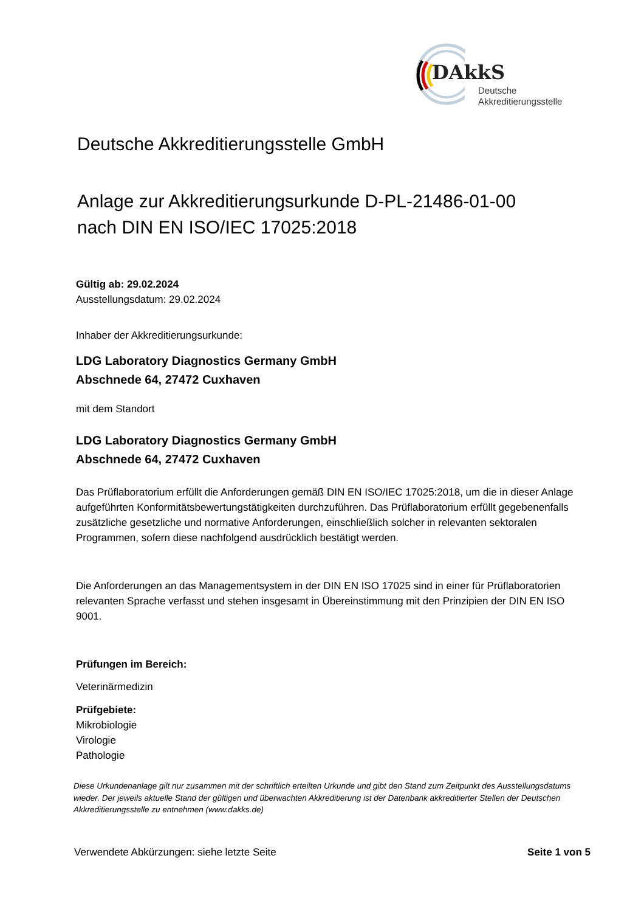DAkkS
Deutsche
Akkreditierungsstelle
Deutsche Akkreditierungsstelle GmbH
Anlage zur Akkreditierungsurkunde D-PL-21486-01-00
nach DIN EN ISO/IEC 17025:2018
Gültig ab: 29.02.2024
Ausstellungsdatum: 29.02.2024
Inhaber der Akkreditierungsurkunde:
LDG Laboratory Diagnostics Germany GmbH
Abschnede 64, 27472 Cuxhaven
mit dem Standort
LDG Laboratory Diagnostics Germany GmbH
Abschnede 64, 27472 Cuxhaven
Das Prüflaboratorium erfüllt die Anforderungen gemäß DIN EN ISO/IEC 17025:2018, um die in dieser Anlage aufgeführten Konformitätsbewertungstätigkeiten durchzuführen. Das Prüflaboratorium erfüllt gegebenenfalls zusätzliche gesetzliche und normative Anforderungen, einschließlich solcher in relevanten sektoralen Programmen, sofern diese nachfolgend ausdrücklich bestätigt werden.
Die Anforderungen an das Managementsystem in der DIN EN ISO 17025 sind in einer für Prüflaboratorien relevanten Sprache verfasst und stehen insgesamt in Übereinstimmung mit den Prinzipien der DIN EN ISO 9001.
Prüfungen im Bereich:
Veterinärmedizin
Prüfgebiete:
Mikrobiologie
Virologie
Pathologie
Diese Urkundenanlage gilt nur zusammen mit der schriftlich erteilten Urkunde und gibt den Stand zum Zeitpunkt des Ausstellungsdatums wieder. Der jeweils aktuelle Stand der gültigen und überwachten Akkreditierung ist der Datenbank akkreditierter Stellen der Deutschen Akkreditierungsstelle zu entnehmen (www.dakks.de)
Verwendete Abkürzungen: siehe letzte Seite Seite 1 von 5